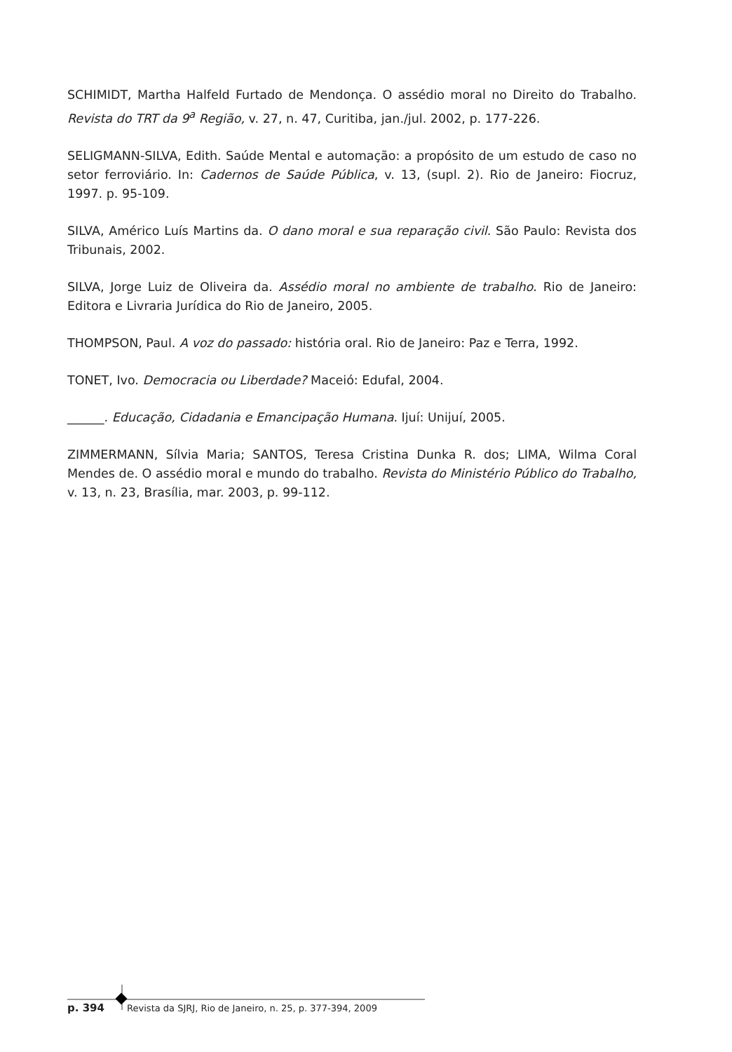SCHIMIDT, Martha Halfeld Furtado de Mendonça. O assédio moral no Direito do Trabalho. Revista do TRT da 9<sup>a</sup> Região, v. 27, n. 47, Curitiba, jan./jul. 2002, p. 177-226.
SELIGMANN-SILVA, Edith. Saúde Mental e automação: a propósito de um estudo de caso no setor ferroviário. In: Cadernos de Saúde Pública, v. 13, (supl. 2). Rio de Janeiro: Fiocruz, 1997. p. 95-109.
SILVA, Américo Luís Martins da. O dano moral e sua reparação civil. São Paulo: Revista dos Tribunais, 2002.
SILVA, Jorge Luiz de Oliveira da. Assédio moral no ambiente de trabalho. Rio de Janeiro: Editora e Livraria Jurídica do Rio de Janeiro, 2005.
THOMPSON, Paul. A voz do passado: história oral. Rio de Janeiro: Paz e Terra, 1992.
TONET, Ivo. Democracia ou Liberdade? Maceió: Edufal, 2004.
______. Educação, Cidadania e Emancipação Humana. Ijuí: Unijuí, 2005.
ZIMMERMANN, Sílvia Maria; SANTOS, Teresa Cristina Dunka R. dos; LIMA, Wilma Coral Mendes de. O assédio moral e mundo do trabalho. Revista do Ministério Público do Trabalho, v. 13, n. 23, Brasília, mar. 2003, p. 99-112.
p. 394 Revista da SJRJ, Rio de Janeiro, n. 25, p. 377-394, 2009